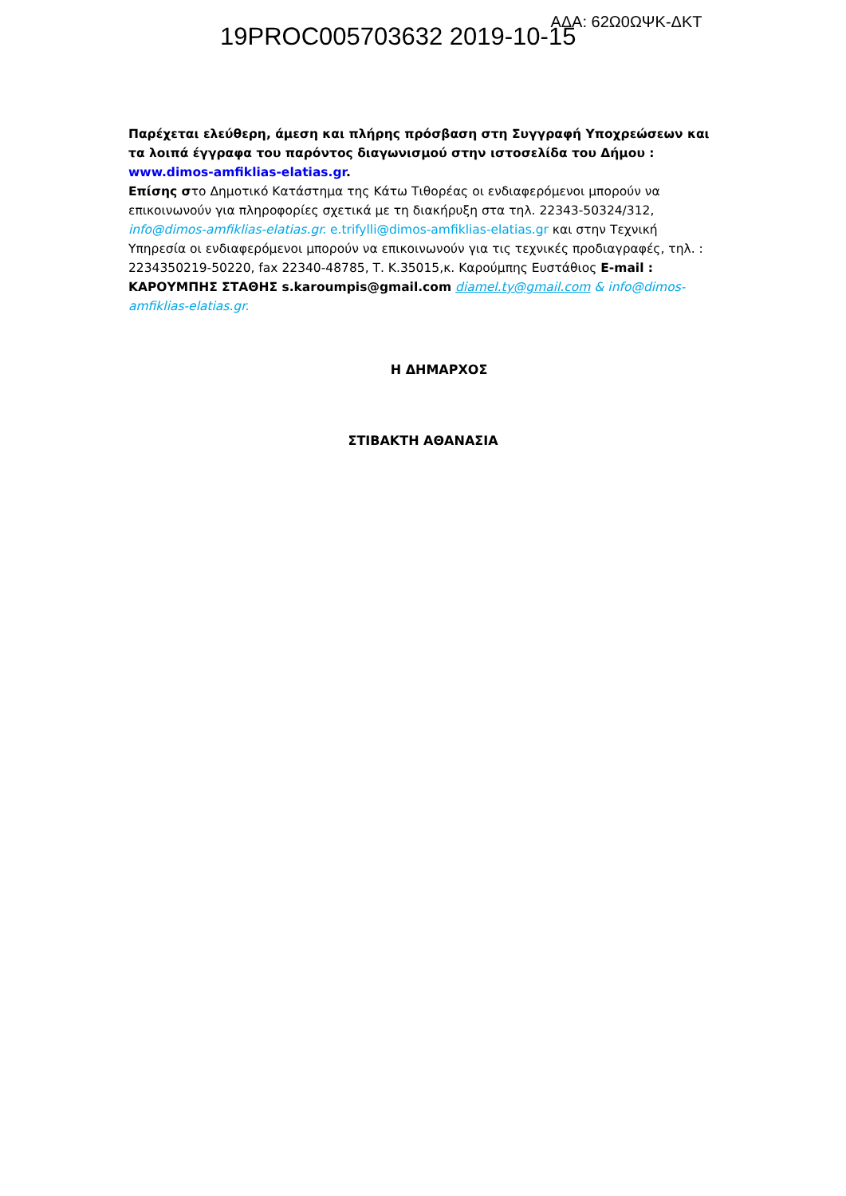19PROC005703632 2019-10-15
ΑΔΑ: 62Ω0ΩΨΚ-ΔΚΤ
Παρέχεται ελεύθερη, άμεση και πλήρης πρόσβαση στη Συγγραφή Υποχρεώσεων και τα λοιπά έγγραφα του παρόντος διαγωνισμού στην ιστοσελίδα του Δήμου : www.dimos-amfiklias-elatias.gr.
Επίσης στο Δημοτικό Κατάστημα της Κάτω Τιθορέας οι ενδιαφερόμενοι μπορούν να επικοινωνούν για πληροφορίες σχετικά με τη διακήρυξη στα τηλ. 22343-50324/312, info@dimos-amfiklias-elatias.gr. e.trifylli@dimos-amfiklias-elatias.gr και στην Τεχνική Υπηρεσία οι ενδιαφερόμενοι μπορούν να επικοινωνούν για τις τεχνικές προδιαγραφές, τηλ. : 2234350219-50220, fax 22340-48785, Τ. Κ.35015,κ. Καρούμπης Ευστάθιος E-mail : ΚΑΡΟΥΜΠΗΣ ΣΤΑΘΗΣ s.karoumpis@gmail.com diamel.ty@gmail.com & info@dimos-amfiklias-elatias.gr.
Η ΔΗΜΑΡΧΟΣ
ΣΤΙΒΑΚΤΗ ΑΘΑΝΑΣΙΑ